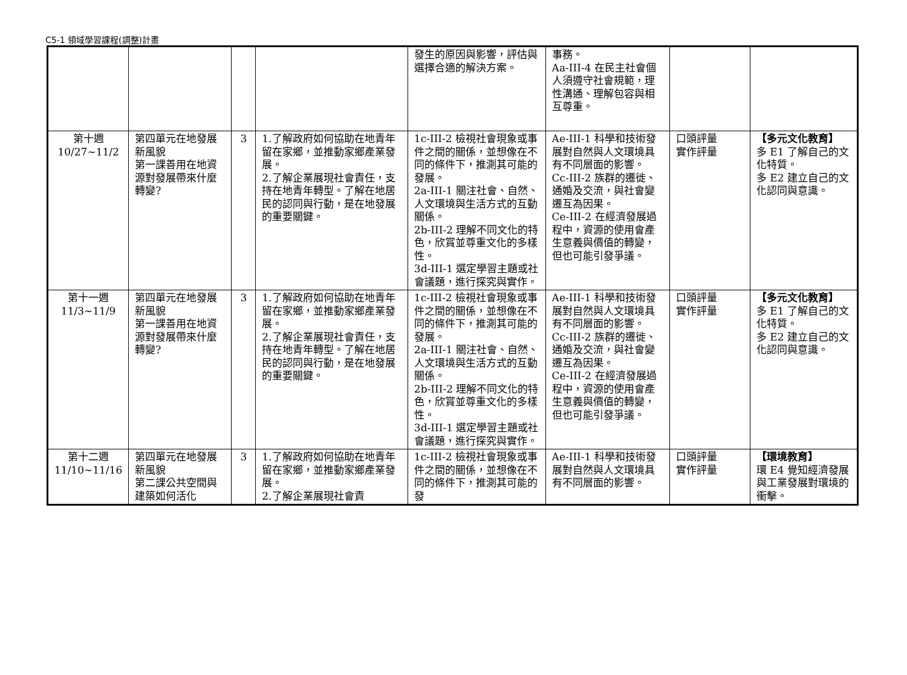C5-1 領域學習課程(調整)計畫
| | | | | 發生的原因與影響，評估與選擇合適的解決方案。 | 事務。 Aa-III-4 在民主社會個人須遵守社會規範，理性溝通、理解包容與相互尊重。 | | |
| 第十週 10/27~11/2 | 第四單元在地發展新風貌 第一課善用在地資源對發展帶來什麼轉變? | 3 | 1.了解政府如何協助在地青年留在家鄉，並推動家鄉產業發展。 2.了解企業展現社會責任，支持在地青年轉型。了解在地居民的認同與行動，是在地發展的重要關鍵。 | 1c-III-2 檢視社會現象或事件之間的關係，並想像在不同的條件下，推測其可能的發展。 2a-III-1 關注社會、自然、人文環境與生活方式的互動關係。 2b-III-2 理解不同文化的特色，欣賞並尊重文化的多樣性。 3d-III-1 選定學習主題或社會議題，進行探究與實作。 | Ae-III-1 科學和技術發展對自然與人文環境具有不同層面的影響。 Cc-III-2 族群的遷徙、通婚及交流，與社會變遷互為因果。 Ce-III-2 在經濟發展過程中，資源的使用會產生意義與價值的轉變，但也可能引發爭議。 | 口頭評量 實作評量 | 【多元文化教育】 多 E1 了解自己的文化特質。 多 E2 建立自己的文化認同與意識。 |
| 第十一週 11/3~11/9 | 第四單元在地發展新風貌 第一課善用在地資源對發展帶來什麼轉變? | 3 | 1.了解政府如何協助在地青年留在家鄉，並推動家鄉產業發展。 2.了解企業展現社會責任，支持在地青年轉型。了解在地居民的認同與行動，是在地發展的重要關鍵。 | 1c-III-2 檢視社會現象或事件之間的關係，並想像在不同的條件下，推測其可能的發展。 2a-III-1 關注社會、自然、人文環境與生活方式的互動關係。 2b-III-2 理解不同文化的特色，欣賞並尊重文化的多樣性。 3d-III-1 選定學習主題或社會議題，進行探究與實作。 | Ae-III-1 科學和技術發展對自然與人文環境具有不同層面的影響。 Cc-III-2 族群的遷徙、通婚及交流，與社會變遷互為因果。 Ce-III-2 在經濟發展過程中，資源的使用會產生意義與價值的轉變，但也可能引發爭議。 | 口頭評量 實作評量 | 【多元文化教育】 多 E1 了解自己的文化特質。 多 E2 建立自己的文化認同與意識。 |
| 第十二週 11/10~11/16 | 第四單元在地發展新風貌 第二課公共空間與建築如何活化 | 3 | 1.了解政府如何協助在地青年留在家鄉，並推動家鄉產業發展。 2.了解企業展現社會責 | 1c-III-2 檢視社會現象或事件之間的關係，並想像在不同的條件下，推測其可能的發 | Ae-III-1 科學和技術發展對自然與人文環境具有不同層面的影響。 | 口頭評量 實作評量 | 【環境教育】 環 E4 覺知經濟發展與工業發展對環境的衝擊。 |